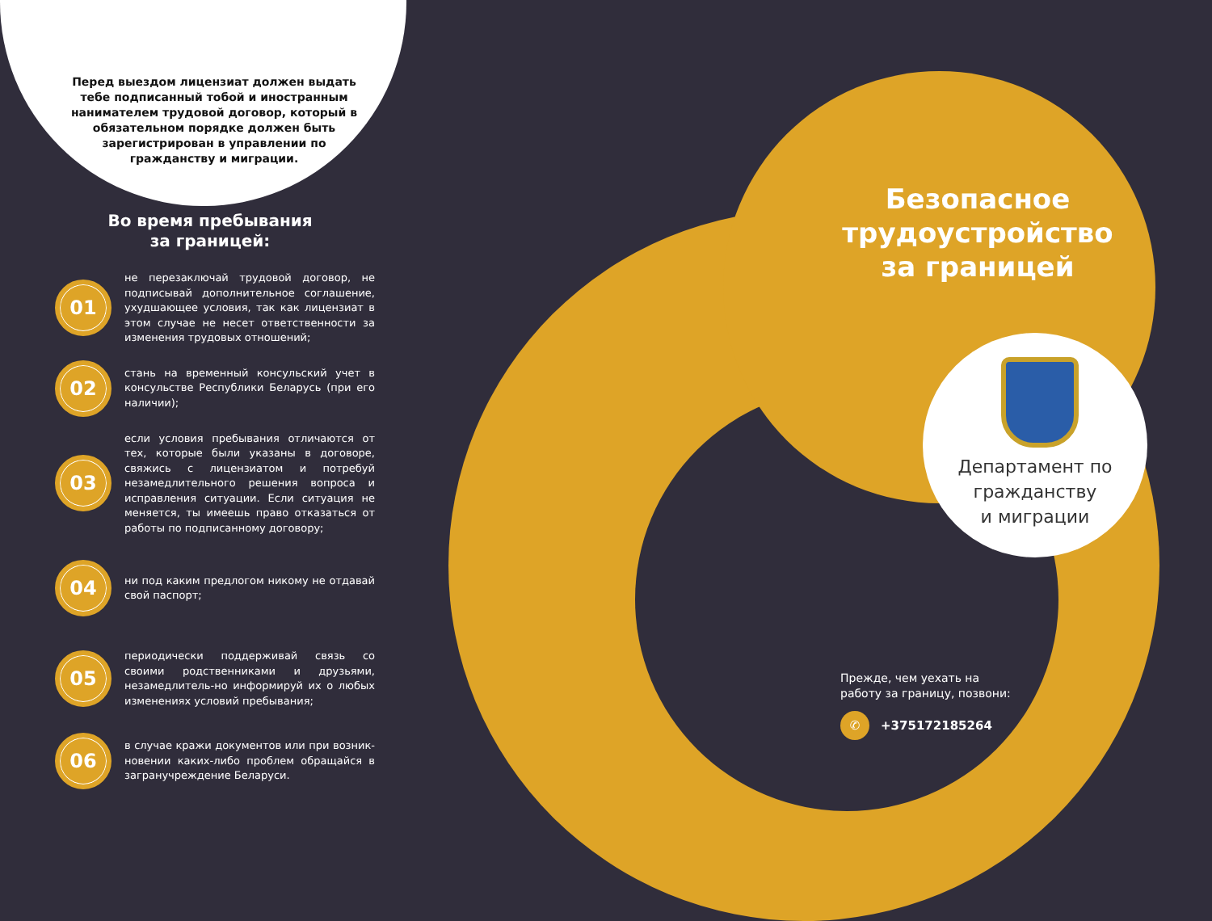Перед выездом лицензиат должен выдать тебе подписанный тобой и иностранным нанимателем трудовой договор, который в обязательном порядке должен быть зарегистрирован в управлении по гражданству и миграции.
Во время пребывания
за границей:
01
не перезаключай трудовой договор, не подписывай дополнительное соглашение, ухудшающее условия, так как лицензиат в этом случае не несет ответственности за изменения трудовых отношений;
02
стань на временный консульский учет в консульстве Республики Беларусь (при его наличии);
03
если условия пребывания отличаются от тех, которые были указаны в договоре, свяжись с лицензиатом и потребуй незамедлительного решения вопроса и исправления ситуации. Если ситуация не меняется, ты имеешь право отказаться от работы по подписанному договору;
04
ни под каким предлогом никому не отдавай свой паспорт;
05
периодически поддерживай связь со своими родственниками и друзьями, незамедлитель-но информируй их о любых изменениях условий пребывания;
06
в случае кражи документов или при возник-новении каких-либо проблем обращайся в загранучреждение Беларуси.
Безопасное трудоустройство за границей
Департамент по гражданству
и миграции
Прежде, чем уехать на
работу за границу, позвони:
✆ +375172185264